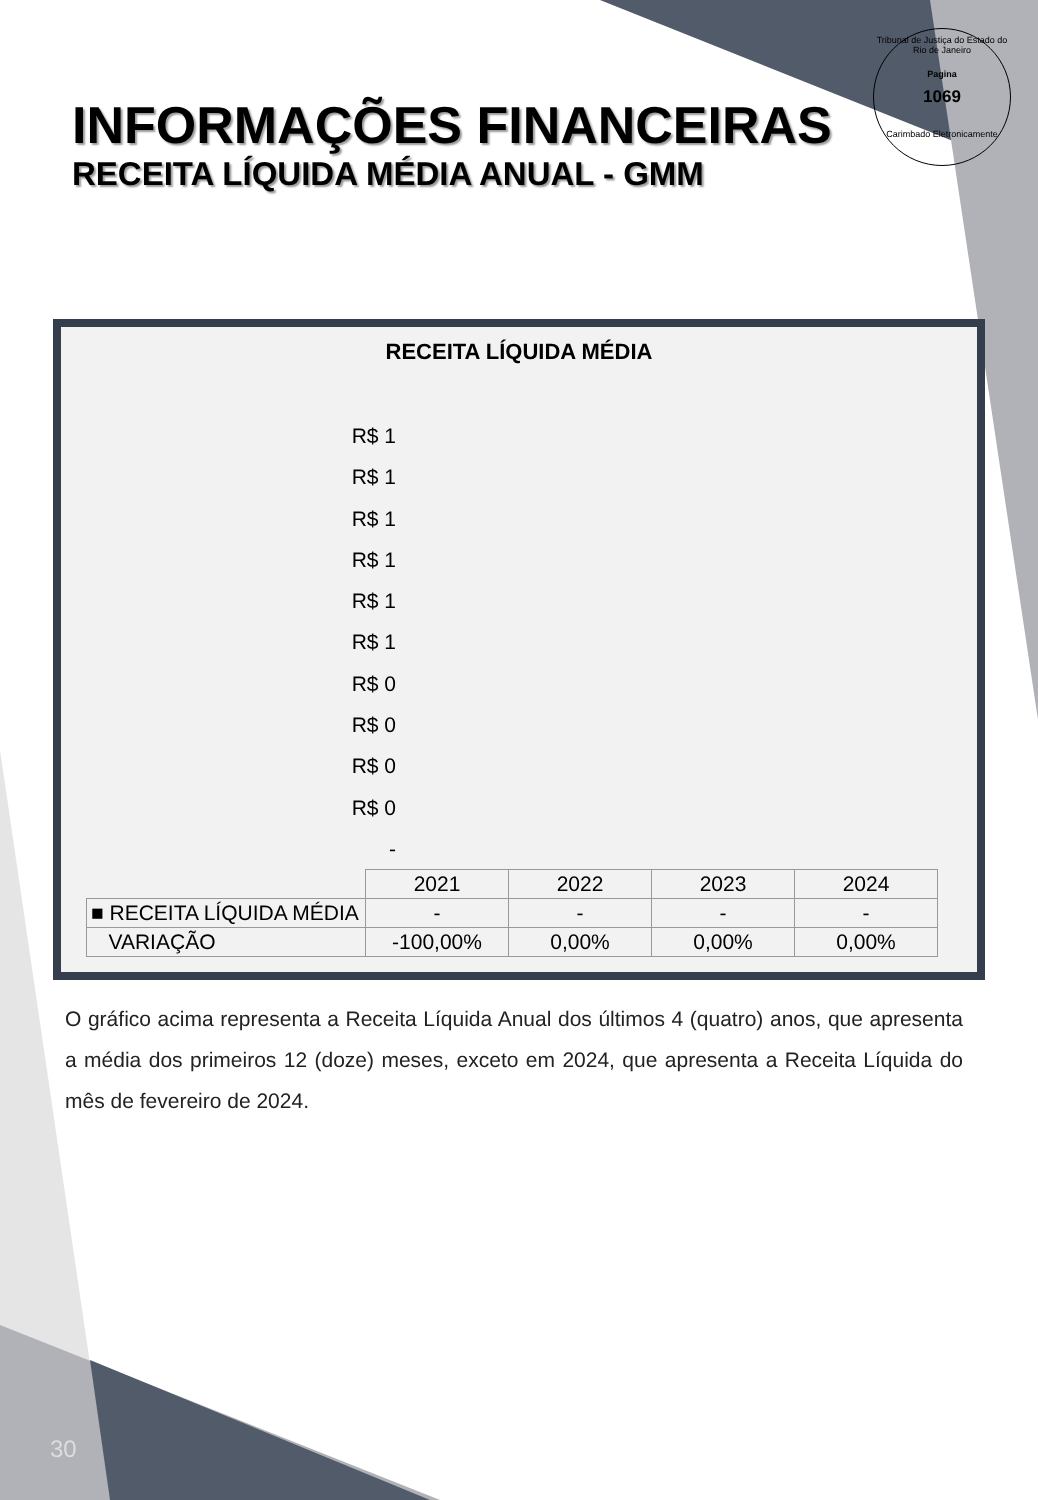Tribunal de Justiça do Estado do Rio de Janeiro
Pagina
1069
Carimbado Eletronicamente
INFORMAÇÕES FINANCEIRAS
RECEITA LÍQUIDA MÉDIA ANUAL - GMM
RECEITA LÍQUIDA MÉDIA
R$ 1
R$ 1
R$ 1
R$ 1
R$ 1
R$ 1
R$ 0
R$ 0
R$ 0
R$ 0
-
| | 2021 | 2022 | 2023 | 2024 |
| ■ RECEITA LÍQUIDA MÉDIA | - | - | - | - |
| VARIAÇÃO | -100,00% | 0,00% | 0,00% | 0,00% |
O gráfico acima representa a Receita Líquida Anual dos últimos 4 (quatro) anos, que apresenta a média dos primeiros 12 (doze) meses, exceto em 2024, que apresenta a Receita Líquida do mês de fevereiro de 2024.
30